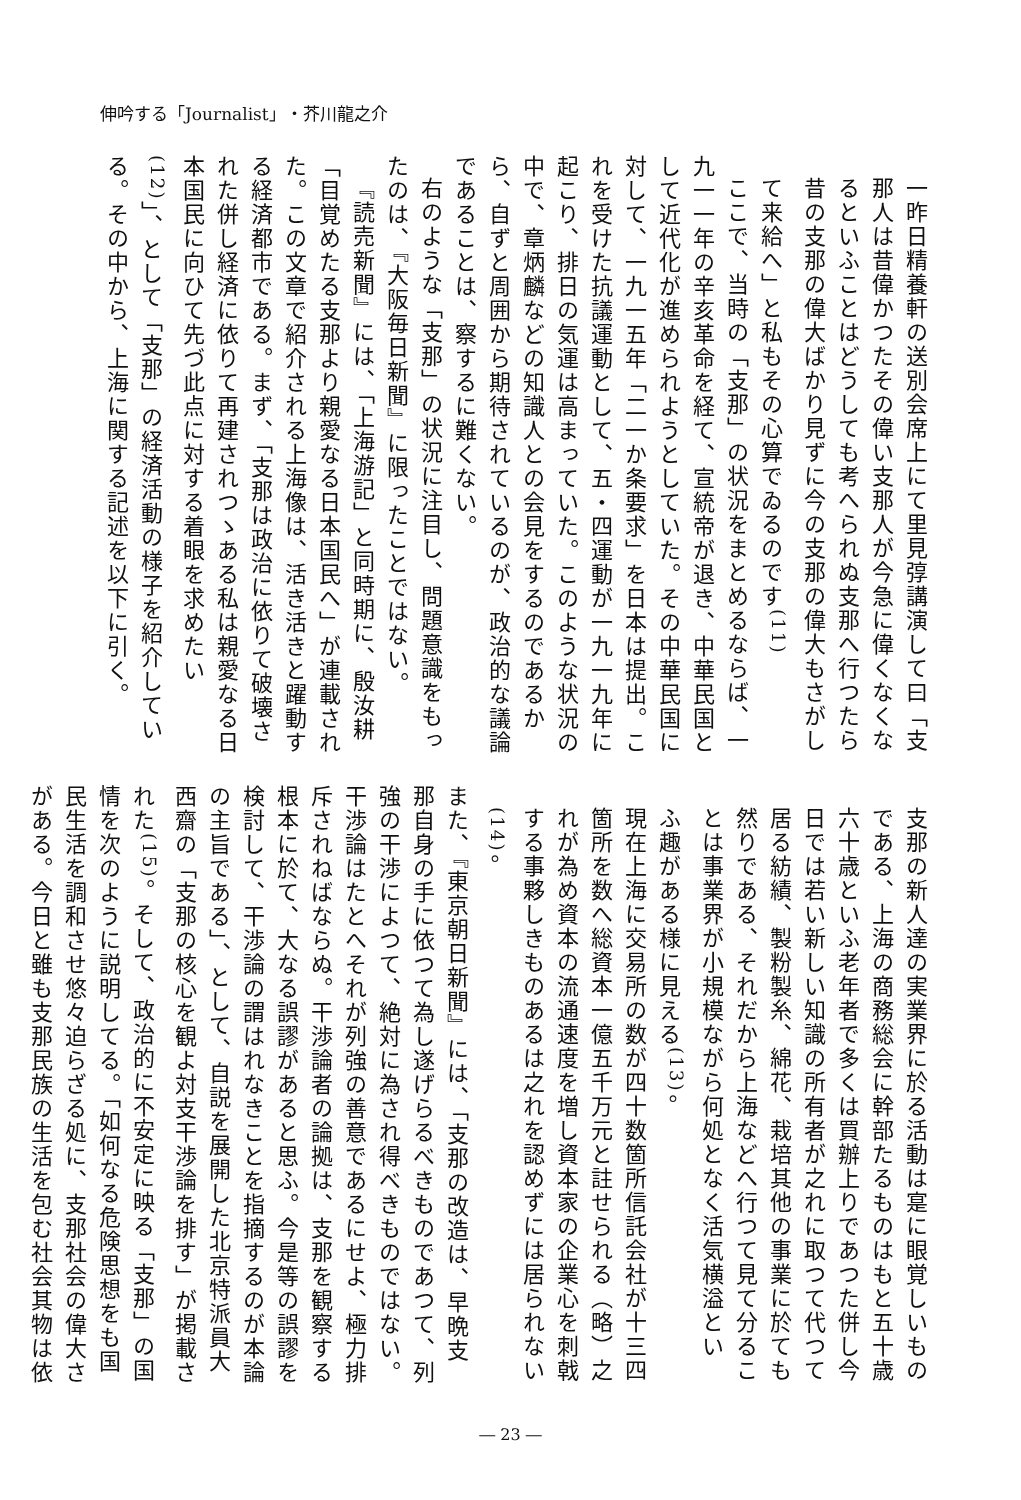伸吟する「Journalist」・芥川龍之介
一昨日精養軒の送別会席上にて里見弴講演して曰「支那人は昔偉かつたその偉い支那人が今急に偉くなくなるといふことはどうしても考へられぬ支那へ行つたら昔の支那の偉大ばかり見ずに今の支那の偉大もさがして来給へ」と私もその心算でゐるのです<sup>(11)</sup>
ここで、当時の「支那」の状況をまとめるならば、一九一一年の辛亥革命を経て、宣統帝が退き、中華民国として近代化が進められようとしていた。その中華民国に対して、一九一五年「二一か条要求」を日本は提出。これを受けた抗議運動として、五・四運動が一九一九年に起こり、排日の気運は高まっていた。このような状況の中で、章炳麟などの知識人との会見をするのであるから、自ずと周囲から期待されているのが、政治的な議論であることは、察するに難くない。
右のような「支那」の状況に注目し、問題意識をもったのは、『大阪毎日新聞』に限ったことではない。
『読売新聞』には、「上海游記」と同時期に、殷汝耕「目覚めたる支那より親愛なる日本国民へ」が連載された。この文章で紹介される上海像は、活き活きと躍動する経済都市である。まず、「支那は政治に依りて破壊された併し経済に依りて再建されつゝある私は親愛なる日本国民に向ひて先づ此点に対する着眼を求めたい<sup>(12)</sup>」、として「支那」の経済活動の様子を紹介している。その中から、上海に関する記述を以下に引く。
支那の新人達の実業界に於る活動は寔に眼覚しいものである、上海の商務総会に幹部たるものはもと五十歳六十歳といふ老年者で多くは買辦上りであつた併し今日では若い新しい知識の所有者が之れに取つて代つて居る紡績、製粉製糸、綿花、栽培其他の事業に於ても然りである、それだから上海などへ行つて見て分ることは事業界が小規模ながら何処となく活気横溢とい ふ趣がある様に見える<sup>(13)</sup>。
現在上海に交易所の数が四十数箇所信託会社が十三四箇所を数へ総資本一億五千万元と註せられる（略）之れが為め資本の流通速度を増し資本家の企業心を刺戟する事夥しきものあるは之れを認めずには居られない<sup>(14)</sup>。
また、『東京朝日新聞』には、「支那の改造は、早晩支那自身の手に依つて為し遂げらるべきものであつて、列強の干渉によつて、絶対に為され得べきものではない。干渉論はたとへそれが列強の善意であるにせよ、極力排斥されねばならぬ。干渉論者の論拠は、支那を観察する根本に於て、大なる誤謬があると思ふ。今是等の誤謬を検討して、干渉論の謂はれなきことを指摘するのが本論の主旨である」、として、自説を展開した北京特派員大西齋の「支那の核心を観よ対支干渉論を排す」が掲載された<sup>(15)</sup>。そして、政治的に不安定に映る「支那」の国情を次のように説明してる。「如何なる危険思想をも国民生活を調和させ悠々迫らざる処に、支那社会の偉大さがある。今日と雖も支那民族の生活を包む社会其物は依
― 23 ―